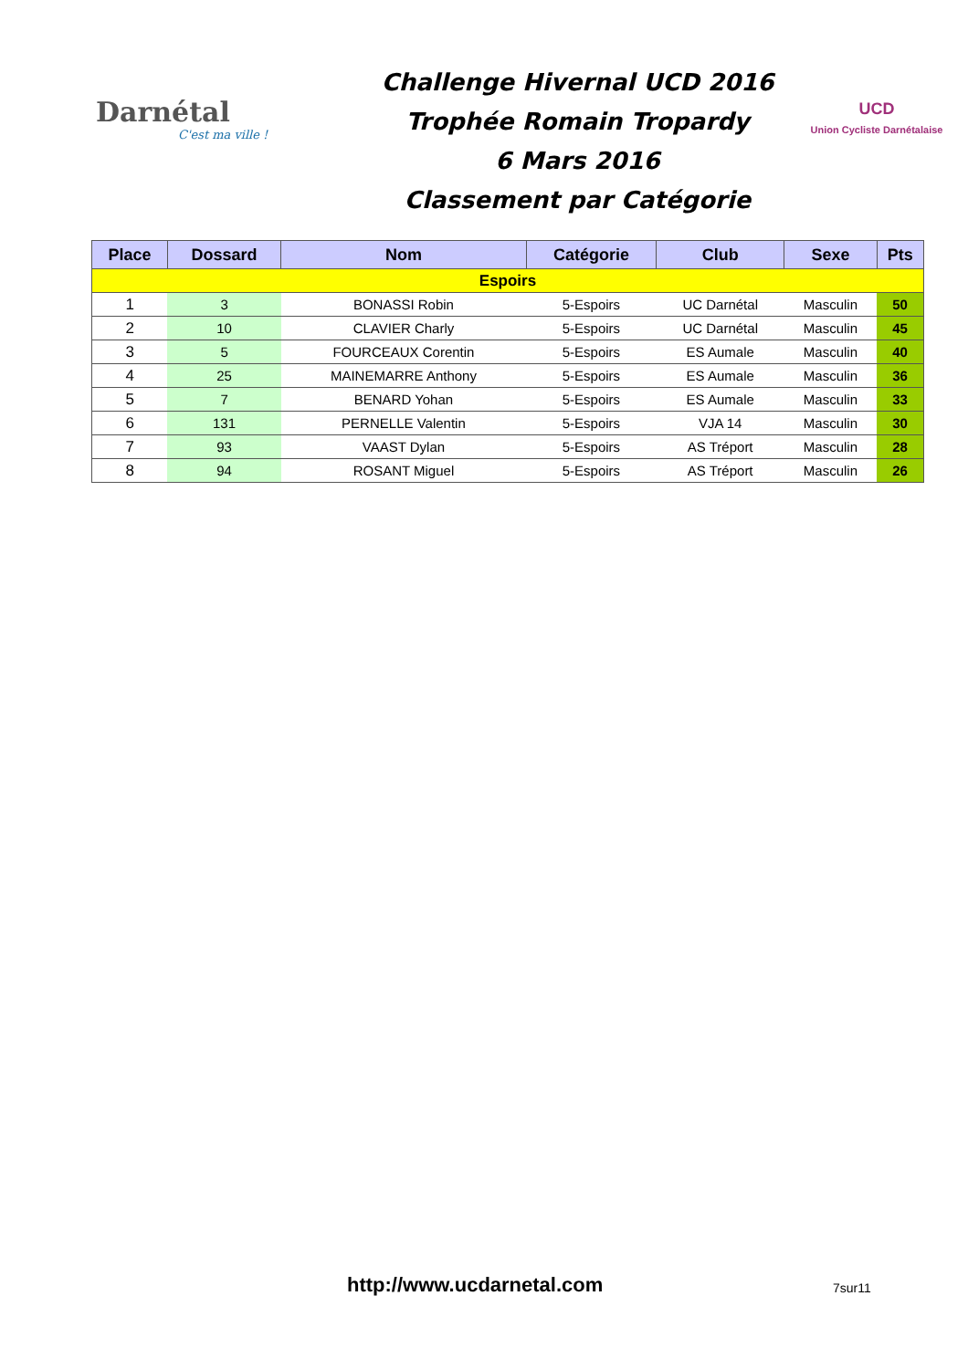Darnétal
C'est ma ville !
Challenge Hivernal UCD 2016
Trophée Romain Tropardy
6 Mars 2016
Classement par Catégorie
UCD
Union Cycliste Darnétalaise
| Place | Dossard | Nom | Catégorie | Club | Sexe | Pts |
| --- | --- | --- | --- | --- | --- | --- |
| Espoirs | | | | | | |
| 1 | 3 | BONASSI Robin | 5-Espoirs | UC Darnétal | Masculin | 50 |
| 2 | 10 | CLAVIER Charly | 5-Espoirs | UC Darnétal | Masculin | 45 |
| 3 | 5 | FOURCEAUX Corentin | 5-Espoirs | ES Aumale | Masculin | 40 |
| 4 | 25 | MAINEMARRE Anthony | 5-Espoirs | ES Aumale | Masculin | 36 |
| 5 | 7 | BENARD Yohan | 5-Espoirs | ES Aumale | Masculin | 33 |
| 6 | 131 | PERNELLE Valentin | 5-Espoirs | VJA 14 | Masculin | 30 |
| 7 | 93 | VAAST Dylan | 5-Espoirs | AS Tréport | Masculin | 28 |
| 8 | 94 | ROSANT Miguel | 5-Espoirs | AS Tréport | Masculin | 26 |
http://www.ucdarnetal.com 7sur11